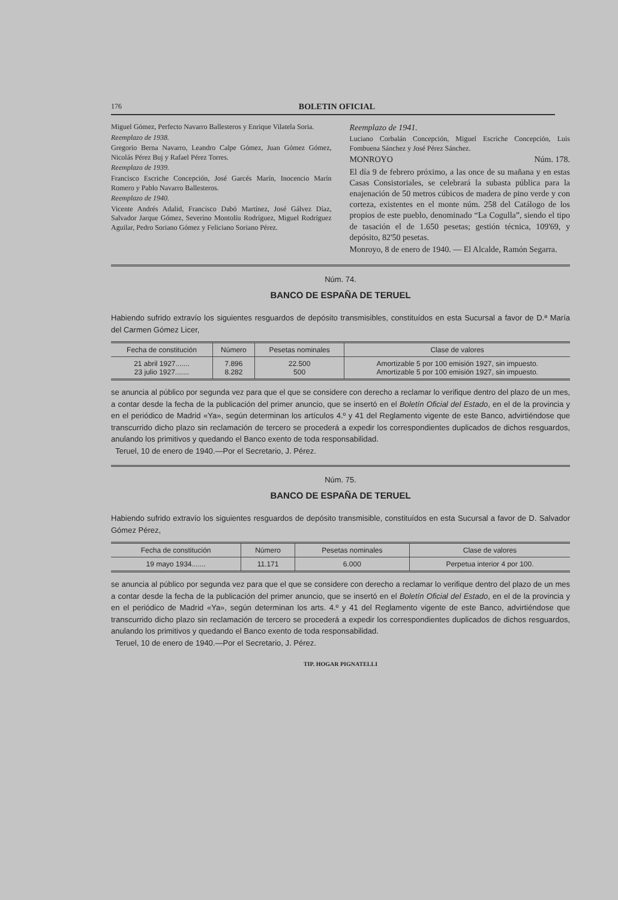176 BOLETIN OFICIAL
Miguel Gómez, Perfecto Navarro Ballesteros y Enrique Vilatela Soria.
Reemplazo de 1938.
Gregorio Berna Navarro, Leandro Calpe Gómez, Juan Gómez Gómez, Nicolás Pérez Buj y Rafael Pérez Torres.
Reemplazo de 1939.
Francisco Escriche Concepción, José Garcés Marín, Inocencio Marín Romero y Pablo Navarro Ballesteros.
Reemplazo de 1940.
Vicente Andrés Adalid, Francisco Dabó Martínez, José Gálvez Díaz, Salvador Jarque Gómez, Severino Montolíu Rodríguez, Miguel Rodríguez Aguilar, Pedro Soriano Gómez y Feliciano Soriano Pérez.
Reemplazo de 1941.
Luciano Corbalán Concepción, Miguel Escriche Concepción, Luis Fombuena Sánchez y José Pérez Sánchez.
MONROYO Núm. 178.
El día 9 de febrero próximo, a las once de su mañana y en estas Casas Consistoriales, se celebrará la subasta pública para la enajenación de 50 metros cúbicos de madera de pino verde y con corteza, existentes en el monte núm. 258 del Catálogo de los propios de este pueblo, denominado “La Cogulla”, siendo el tipo de tasación el de 1.650 pesetas; gestión técnica, 109'69, y depósito, 82'50 pesetas.
Monroyo, 8 de enero de 1940. — El Alcalde, Ramón Segarra.
Núm. 74.
BANCO DE ESPAÑA DE TERUEL
Habiendo sufrido extravío los siguientes resguardos de depósito transmisibles, constituídos en esta Sucursal a favor de D.ª María del Carmen Gómez Licer,
| Fecha de constitución | Número | Pesetas nominales | Clase de valores |
| --- | --- | --- | --- |
| 21 abril 1927....... 23 julio 1927....... | 7.896 8.282 | 22.500 500 | Amortizable 5 por 100 emisión 1927, sin impuesto. Amortizable 5 por 100 emisión 1927, sin impuesto. |
se anuncia al público por segunda vez para que el que se considere con derecho a reclamar lo verifique dentro del plazo de un mes, a contar desde la fecha de la publicación del primer anuncio, que se insertó en el Boletín Oficial del Estado, en el de la provincia y en el periódico de Madrid «Ya», según determinan los artículos 4.º y 41 del Reglamento vigente de este Banco, advirtiéndose que transcurrido dicho plazo sin reclamación de tercero se procederá a expedir los correspondientes duplicados de dichos resguardos, anulando los primitivos y quedando el Banco exento de toda responsabilidad.
Teruel, 10 de enero de 1940.—Por el Secretario, J. Pérez.
Núm. 75.
BANCO DE ESPAÑA DE TERUEL
Habiendo sufrido extravío los siguientes resguardos de depósito transmisible, constituídos en esta Sucursal a favor de D. Salvador Gómez Pérez,
| Fecha de constitución | Número | Pesetas nominales | Clase de valores |
| --- | --- | --- | --- |
| 19 mayo 1934....... | 11.171 | 6.000 | Perpetua interior 4 por 100. |
se anuncia al público por segunda vez para que el que se considere con derecho a reclamar lo verifique dentro del plazo de un mes a contar desde la fecha de la publicación del primer anuncio, que se insertó en el Boletín Oficial del Estado, en el de la provincia y en el periódico de Madrid «Ya», según determinan los arts. 4.º y 41 del Reglamento vigente de este Banco, advirtiéndose que transcurrido dicho plazo sin reclamación de tercero se procederá a expedir los correspondientes duplicados de dichos resguardos, anulando los primitivos y quedando el Banco exento de toda responsabilidad.
Teruel, 10 de enero de 1940.—Por el Secretario, J. Pérez.
TIP. HOGAR PIGNATELLI